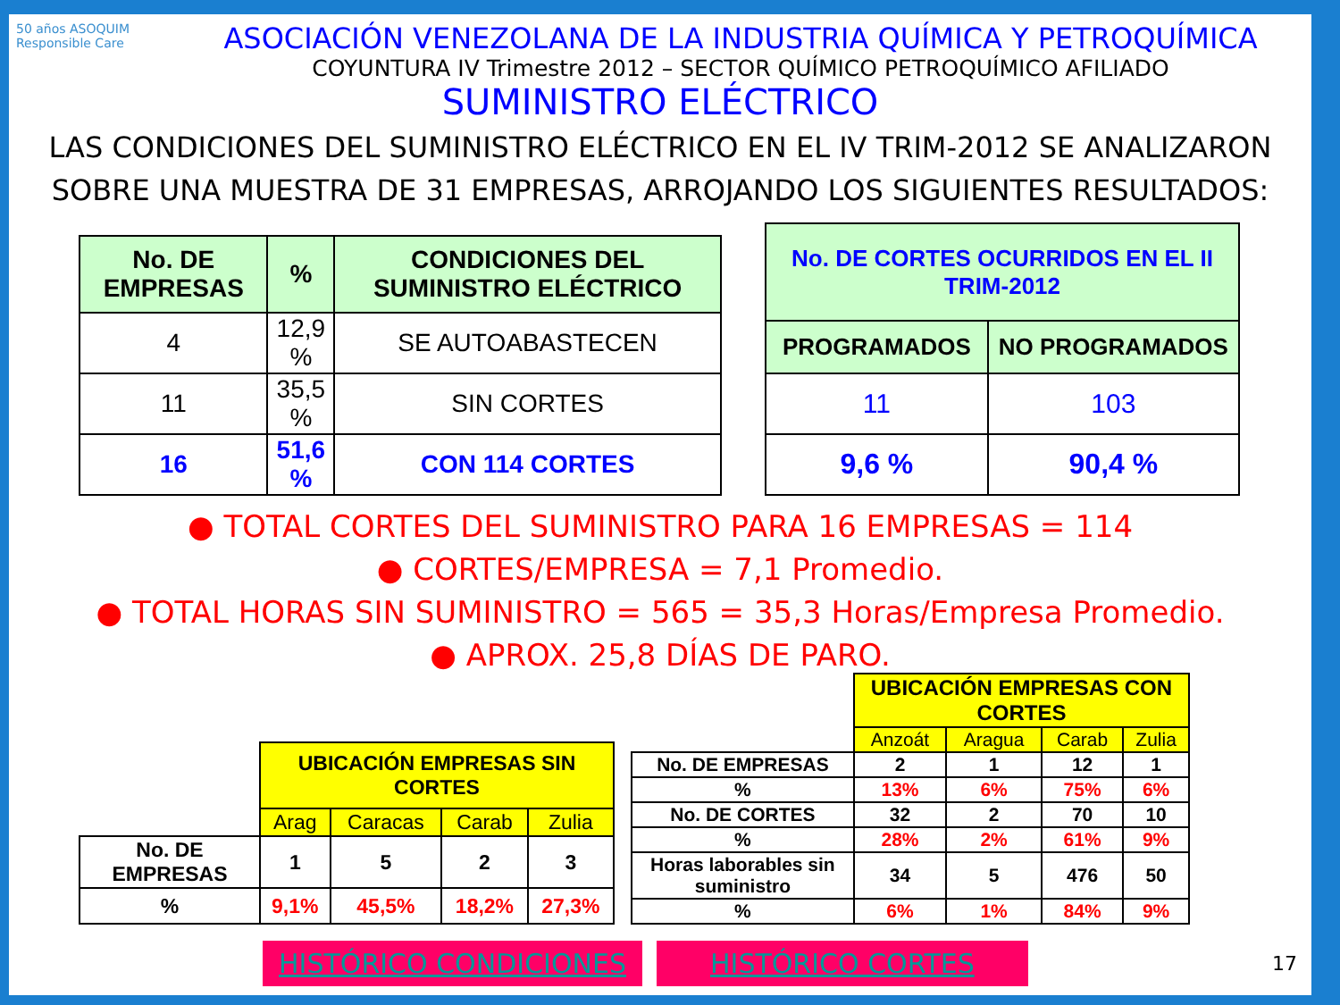50 años ASOQUIM Responsible Care
ASOCIACIÓN VENEZOLANA DE LA INDUSTRIA QUÍMICA Y PETROQUÍMICA
COYUNTURA IV Trimestre 2012 – SECTOR QUÍMICO PETROQUÍMICO AFILIADO
SUMINISTRO ELÉCTRICO
LAS CONDICIONES DEL SUMINISTRO ELÉCTRICO EN EL IV TRIM-2012 SE ANALIZARON SOBRE UNA MUESTRA DE 31 EMPRESAS, ARROJANDO LOS SIGUIENTES RESULTADOS:
| No. DE EMPRESAS | % | CONDICIONES DEL SUMINISTRO ELÉCTRICO |
| --- | --- | --- |
| 4 | 12,9 % | SE AUTOABASTECEN |
| 11 | 35,5 % | SIN CORTES |
| 16 | 51,6 % | CON 114 CORTES |
| No. DE CORTES OCURRIDOS EN EL II TRIM-2012 | |
| --- | --- |
| PROGRAMADOS | NO PROGRAMADOS |
| 11 | 103 |
| 9,6 % | 90,4 % |
● TOTAL CORTES DEL SUMINISTRO PARA 16 EMPRESAS = 114
● CORTES/EMPRESA = 7,1 Promedio.
● TOTAL HORAS SIN SUMINISTRO = 565 = 35,3 Horas/Empresa Promedio.
● APROX. 25,8 DÍAS DE PARO.
| | UBICACIÓN EMPRESAS SIN CORTES | | | |
| | Arag | Caracas | Carab | Zulia |
| No. DE EMPRESAS | 1 | 5 | 2 | 3 |
| % | 9,1% | 45,5% | 18,2% | 27,3% |
| | UBICACIÓN EMPRESAS CON CORTES | | | |
| | Anzoát | Aragua | Carab | Zulia |
| No. DE EMPRESAS | 2 | 1 | 12 | 1 |
| % | 13% | 6% | 75% | 6% |
| No. DE CORTES | 32 | 2 | 70 | 10 |
| % | 28% | 2% | 61% | 9% |
| Horas laborables sin suministro | 34 | 5 | 476 | 50 |
| % | 6% | 1% | 84% | 9% |
HISTÓRICO CONDICIONES HISTÓRICO CORTES 17